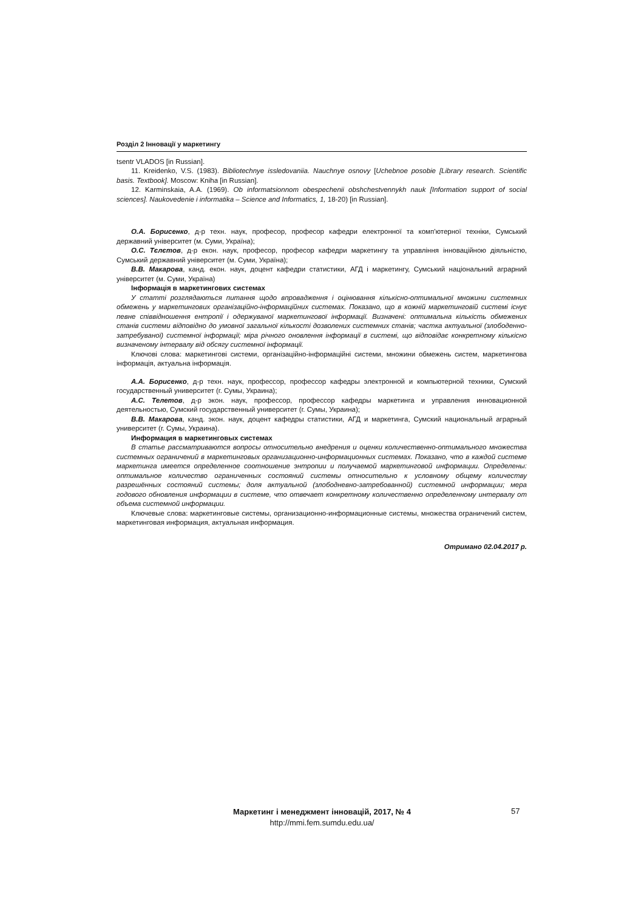Розділ 2 Інновації у маркетингу
tsentr VLADOS [in Russian].
11. Kreidenko, V.S. (1983). Bibliotechnye issledovaniia. Nauchnye osnovy [Uchebnoe posobie [Library research. Scientific basis. Textbook]. Moscow: Kniha [in Russian].
12. Karminskaia, A.A. (1969). Ob informatsionnom obespechenii obshchestvennykh nauk [Information support of social sciences]. Naukovedenie i informatika – Science and Informatics, 1, 18-20) [in Russian].
О.А. Борисенко, д-р техн. наук, професор, професор кафедри електронної та комп'ютерної техніки, Сумський державний університет (м. Суми, Україна);
О.С. Тєлєтов, д-р екон. наук, професор, професор кафедри маркетингу та управління інноваційною діяльністю, Сумський державний університет (м. Суми, Україна);
В.В. Макарова, канд. екон. наук, доцент кафедри статистики, АГД і маркетингу, Сумський національний аграрний університет (м. Суми, Україна)
Інформація в маркетингових системах
У статті розглядаються питання щодо впровадження і оцінювання кількісно-оптимальної множини системних обмежень у маркетингових організаційно-інформаційних системах. Показано, що в кожній маркетинговій системі існує певне співвідношення ентропії і одержуваної маркетингової інформації. Визначені: оптимальна кількість обмежених станів системи відповідно до умовної загальної кількості дозволених системних станів; частка актуальної (злободенно-затребуваної) системної інформації; міра річного оновлення інформації в системі, що відповідає конкретному кількісно визначеному інтервалу від обсягу системної інформації.
Ключові слова: маркетингові системи, організаційно-інформаційні системи, множини обмежень систем, маркетингова інформація, актуальна інформація.
А.А. Борисенко, д-р техн. наук, профессор, профессор кафедры электронной и компьютерной техники, Сумский государственный университет (г. Сумы, Украина);
А.С. Телетов, д-р экон. наук, профессор, профессор кафедры маркетинга и управления инновационной деятельностью, Сумский государственный университет (г. Сумы, Украина);
В.В. Макарова, канд. экон. наук, доцент кафедры статистики, АГД и маркетинга, Сумский национальный аграрный университет (г. Сумы, Украина).
Информация в маркетинговых системах
В статье рассматриваются вопросы относительно внедрения и оценки количественно-оптимального множества системных ограничений в маркетинговых организационно-информационных системах. Показано, что в каждой системе маркетинга имеется определенное соотношение энтропии и получаемой маркетинговой информации. Определены: оптимальное количество ограниченных состояний системы относительно к условному общему количеству разрешённых состояний системы; доля актуальной (злободневно-затребованной) системной информации; мера годового обновления информации в системе, что отвечает конкретному количественно определенному интервалу от объема системной информации.
Ключевые слова: маркетинговые системы, организационно-информационные системы, множества ограничений систем, маркетинговая информация, актуальная информация.
Отримано 02.04.2017 р.
Маркетинг і менеджмент інновацій, 2017, № 4
http://mmi.fem.sumdu.edu.ua/
57